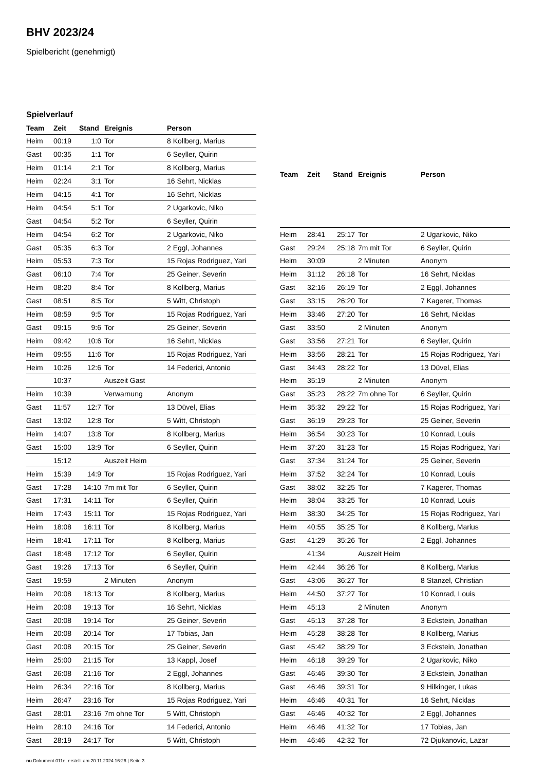BHV 2023/24
Spielbericht (genehmigt)
Spielverlauf
| Team | Zeit | Stand | Ereignis | Person |
| --- | --- | --- | --- | --- |
| Heim | 00:19 | 1:0 | Tor | 8 Kollberg, Marius |
| Gast | 00:35 | 1:1 | Tor | 6 Seyller, Quirin |
| Heim | 01:14 | 2:1 | Tor | 8 Kollberg, Marius |
| Heim | 02:24 | 3:1 | Tor | 16 Sehrt, Nicklas |
| Heim | 04:15 | 4:1 | Tor | 16 Sehrt, Nicklas |
| Heim | 04:54 | 5:1 | Tor | 2 Ugarkovic, Niko |
| Gast | 04:54 | 5:2 | Tor | 6 Seyller, Quirin |
| Heim | 04:54 | 6:2 | Tor | 2 Ugarkovic, Niko |
| Gast | 05:35 | 6:3 | Tor | 2 Eggl, Johannes |
| Heim | 05:53 | 7:3 | Tor | 15 Rojas Rodriguez, Yari |
| Gast | 06:10 | 7:4 | Tor | 25 Geiner, Severin |
| Heim | 08:20 | 8:4 | Tor | 8 Kollberg, Marius |
| Gast | 08:51 | 8:5 | Tor | 5 Witt, Christoph |
| Heim | 08:59 | 9:5 | Tor | 15 Rojas Rodriguez, Yari |
| Gast | 09:15 | 9:6 | Tor | 25 Geiner, Severin |
| Heim | 09:42 | 10:6 | Tor | 16 Sehrt, Nicklas |
| Heim | 09:55 | 11:6 | Tor | 15 Rojas Rodriguez, Yari |
| Heim | 10:26 | 12:6 | Tor | 14 Federici, Antonio |
| | 10:37 | | Auszeit Gast | |
| Heim | 10:39 | | Verwarnung | Anonym |
| Gast | 11:57 | 12:7 | Tor | 13 Düvel, Elias |
| Gast | 13:02 | 12:8 | Tor | 5 Witt, Christoph |
| Heim | 14:07 | 13:8 | Tor | 8 Kollberg, Marius |
| Gast | 15:00 | 13:9 | Tor | 6 Seyller, Quirin |
| | 15:12 | | Auszeit Heim | |
| Heim | 15:39 | 14:9 | Tor | 15 Rojas Rodriguez, Yari |
| Gast | 17:28 | 14:10 | 7m mit Tor | 6 Seyller, Quirin |
| Gast | 17:31 | 14:11 | Tor | 6 Seyller, Quirin |
| Heim | 17:43 | 15:11 | Tor | 15 Rojas Rodriguez, Yari |
| Heim | 18:08 | 16:11 | Tor | 8 Kollberg, Marius |
| Heim | 18:41 | 17:11 | Tor | 8 Kollberg, Marius |
| Gast | 18:48 | 17:12 | Tor | 6 Seyller, Quirin |
| Gast | 19:26 | 17:13 | Tor | 6 Seyller, Quirin |
| Gast | 19:59 | | 2 Minuten | Anonym |
| Heim | 20:08 | 18:13 | Tor | 8 Kollberg, Marius |
| Heim | 20:08 | 19:13 | Tor | 16 Sehrt, Nicklas |
| Gast | 20:08 | 19:14 | Tor | 25 Geiner, Severin |
| Heim | 20:08 | 20:14 | Tor | 17 Tobias, Jan |
| Gast | 20:08 | 20:15 | Tor | 25 Geiner, Severin |
| Heim | 25:00 | 21:15 | Tor | 13 Kappl, Josef |
| Gast | 26:08 | 21:16 | Tor | 2 Eggl, Johannes |
| Heim | 26:34 | 22:16 | Tor | 8 Kollberg, Marius |
| Heim | 26:47 | 23:16 | Tor | 15 Rojas Rodriguez, Yari |
| Gast | 28:01 | 23:16 | 7m ohne Tor | 5 Witt, Christoph |
| Heim | 28:10 | 24:16 | Tor | 14 Federici, Antonio |
| Gast | 28:19 | 24:17 | Tor | 5 Witt, Christoph |
| Team | Zeit | Stand | Ereignis | Person |
| --- | --- | --- | --- | --- |
| Heim | 28:41 | 25:17 | Tor | 2 Ugarkovic, Niko |
| Gast | 29:24 | 25:18 | 7m mit Tor | 6 Seyller, Quirin |
| Heim | 30:09 | | 2 Minuten | Anonym |
| Heim | 31:12 | 26:18 | Tor | 16 Sehrt, Nicklas |
| Gast | 32:16 | 26:19 | Tor | 2 Eggl, Johannes |
| Gast | 33:15 | 26:20 | Tor | 7 Kagerer, Thomas |
| Heim | 33:46 | 27:20 | Tor | 16 Sehrt, Nicklas |
| Gast | 33:50 | | 2 Minuten | Anonym |
| Gast | 33:56 | 27:21 | Tor | 6 Seyller, Quirin |
| Heim | 33:56 | 28:21 | Tor | 15 Rojas Rodriguez, Yari |
| Gast | 34:43 | 28:22 | Tor | 13 Düvel, Elias |
| Heim | 35:19 | | 2 Minuten | Anonym |
| Gast | 35:23 | 28:22 | 7m ohne Tor | 6 Seyller, Quirin |
| Heim | 35:32 | 29:22 | Tor | 15 Rojas Rodriguez, Yari |
| Gast | 36:19 | 29:23 | Tor | 25 Geiner, Severin |
| Heim | 36:54 | 30:23 | Tor | 10 Konrad, Louis |
| Heim | 37:20 | 31:23 | Tor | 15 Rojas Rodriguez, Yari |
| Gast | 37:34 | 31:24 | Tor | 25 Geiner, Severin |
| Heim | 37:52 | 32:24 | Tor | 10 Konrad, Louis |
| Gast | 38:02 | 32:25 | Tor | 7 Kagerer, Thomas |
| Heim | 38:04 | 33:25 | Tor | 10 Konrad, Louis |
| Heim | 38:30 | 34:25 | Tor | 15 Rojas Rodriguez, Yari |
| Heim | 40:55 | 35:25 | Tor | 8 Kollberg, Marius |
| Gast | 41:29 | 35:26 | Tor | 2 Eggl, Johannes |
| | 41:34 | | Auszeit Heim | |
| Heim | 42:44 | 36:26 | Tor | 8 Kollberg, Marius |
| Gast | 43:06 | 36:27 | Tor | 8 Stanzel, Christian |
| Heim | 44:50 | 37:27 | Tor | 10 Konrad, Louis |
| Heim | 45:13 | | 2 Minuten | Anonym |
| Gast | 45:13 | 37:28 | Tor | 3 Eckstein, Jonathan |
| Heim | 45:28 | 38:28 | Tor | 8 Kollberg, Marius |
| Gast | 45:42 | 38:29 | Tor | 3 Eckstein, Jonathan |
| Heim | 46:18 | 39:29 | Tor | 2 Ugarkovic, Niko |
| Gast | 46:46 | 39:30 | Tor | 3 Eckstein, Jonathan |
| Gast | 46:46 | 39:31 | Tor | 9 Hilkinger, Lukas |
| Heim | 46:46 | 40:31 | Tor | 16 Sehrt, Nicklas |
| Gast | 46:46 | 40:32 | Tor | 2 Eggl, Johannes |
| Heim | 46:46 | 41:32 | Tor | 17 Tobias, Jan |
| Heim | 46:46 | 42:32 | Tor | 72 Djukanovic, Lazar |
nu.Dokument 011e, erstellt am 20.11.2024 16:26 | Seite 3